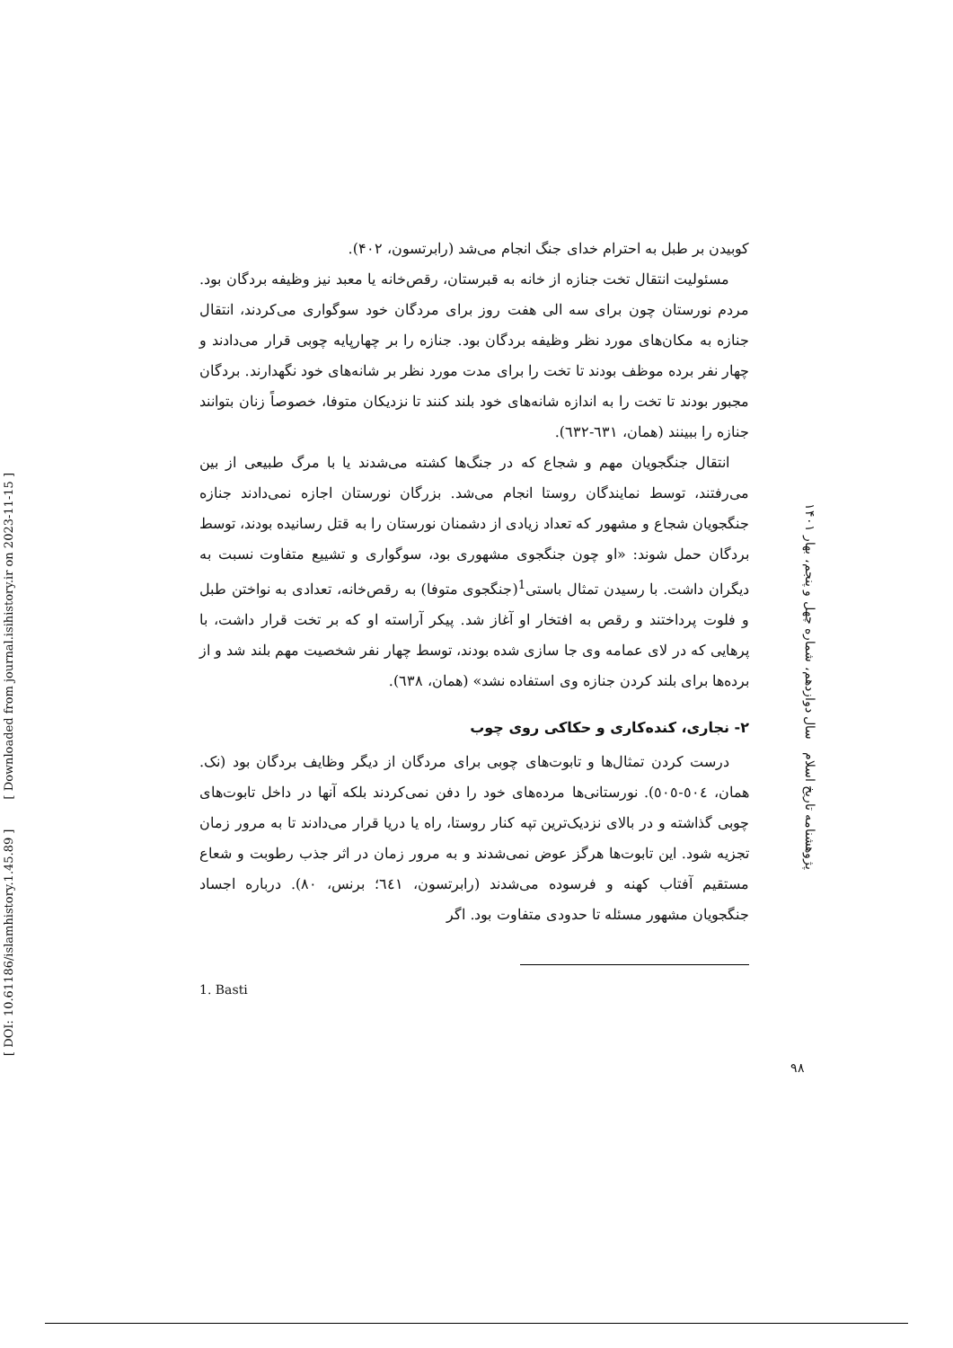[ DOI: 10.61186/islamhistory.1.45.89 ] [ Downloaded from journal.isihistory.ir on 2023-11-15 ]
کوبیدن بر طبل به احترام خدای جنگ انجام می‌شد (رابرتسون، ۴۰۲).
مسئولیت انتقال تخت جنازه از خانه به قبرستان، رقص‌خانه یا معبد نیز وظیفه بردگان بود. مردم نورستان چون برای سه الی هفت روز برای مردگان خود سوگواری می‌کردند، انتقال جنازه به مکان‌های مورد نظر وظیفه بردگان بود. جنازه را بر چهارپایه چوبی قرار می‌دادند و چهار نفر برده موظف بودند تا تخت را برای مدت مورد نظر بر شانه‌های خود نگهدارند. بردگان مجبور بودند تا تخت را به اندازه شانه‌های خود بلند کنند تا نزدیکان متوفا، خصوصاً زنان بتوانند جنازه را ببینند (همان، ٦٣١-٦٣٢).
انتقال جنگجویان مهم و شجاع که در جنگ‌ها کشته می‌شدند یا با مرگ طبیعی از بین می‌رفتند، توسط نمایندگان روستا انجام می‌شد. بزرگان نورستان اجازه نمی‌دادند جنازه جنگجویان شجاع و مشهور که تعداد زیادی از دشمنان نورستان را به قتل رسانیده بودند، توسط بردگان حمل شوند: «او چون جنگجوی مشهوری بود، سوگواری و تشییع متفاوت نسبت به دیگران داشت. با رسیدن تمثال باستی<sup>1</sup>(جنگجوی متوفا) به رقص‌خانه، تعدادی به نواختن طبل و فلوت پرداختند و رقص به افتخار او آغاز شد. پیکر آراسته او که بر تخت قرار داشت، با پرهایی که در لای عمامه وی جا سازی شده بودند، توسط چهار نفر شخصیت مهم بلند شد و از برده‌ها برای بلند کردن جنازه وی استفاده نشد» (همان، ٦٣٨).
۲- نجاری، کنده‌کاری و حکاکی روی چوب
درست کردن تمثال‌ها و تابوت‌های چوبی برای مردگان از دیگر وظایف بردگان بود (نک. همان، ٥٠٤-٥٠٥). نورستانی‌ها مرده‌های خود را دفن نمی‌کردند بلکه آنها در داخل تابوت‌های چوبی گذاشته و در بالای نزدیک‌ترین تپه کنار روستا، راه یا دریا قرار می‌دادند تا به مرور زمان تجزیه شود. این تابوت‌ها هرگز عوض نمی‌شدند و به مرور زمان در اثر جذب رطوبت و شعاع مستقیم آفتاب کهنه و فرسوده می‌شدند (رابرتسون، ٦٤١؛ برنس، ٨٠). درباره اجساد جنگجویان مشهور مسئله تا حدودی متفاوت بود. اگر
1. Basti
پژوهشنامه تاریخ اسلام سال دوازدهم، شماره چهل و پنجم، بهار ۱۴۰۱
۹۸